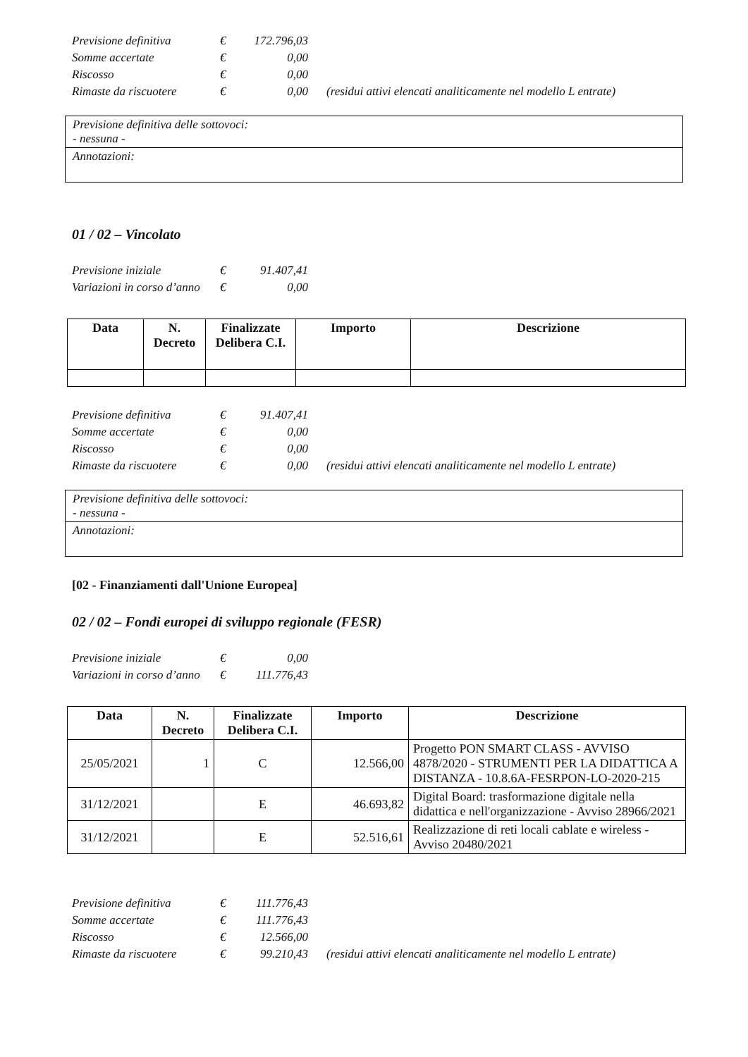| Previsione definitiva | € | 172.796,03 | |
| Somme accertate | € | 0,00 | |
| Riscosso | € | 0,00 | |
| Rimaste da riscuotere | € | 0,00 | (residui attivi elencati analiticamente nel modello L entrate) |
Previsione definitiva delle sottovoci:
- nessuna -
Annotazioni:
01 / 02 – Vincolato
| Previsione iniziale | € | 91.407,41 |
| Variazioni in corso d’anno | € | 0,00 |
| Data | N. Decreto | Finalizzate Delibera C.I. | Importo | Descrizione |
| --- | --- | --- | --- | --- |
| Previsione definitiva | € | 91.407,41 | |
| Somme accertate | € | 0,00 | |
| Riscosso | € | 0,00 | |
| Rimaste da riscuotere | € | 0,00 | (residui attivi elencati analiticamente nel modello L entrate) |
Previsione definitiva delle sottovoci:
- nessuna -
Annotazioni:
[02 - Finanziamenti dall'Unione Europea]
02 / 02 – Fondi europei di sviluppo regionale (FESR)
| Previsione iniziale | € | 0,00 |
| Variazioni in corso d’anno | € | 111.776,43 |
| Data | N. Decreto | Finalizzate Delibera C.I. | Importo | Descrizione |
| --- | --- | --- | --- | --- |
| 25/05/2021 | 1 | C | 12.566,00 | Progetto PON SMART CLASS - AVVISO 4878/2020 - STRUMENTI PER LA DIDATTICA A DISTANZA - 10.8.6A-FESRPON-LO-2020-215 |
| 31/12/2021 | | E | 46.693,82 | Digital Board: trasformazione digitale nella didattica e nell'organizzazione - Avviso 28966/2021 |
| 31/12/2021 | | E | 52.516,61 | Realizzazione di reti locali cablate e wireless - Avviso 20480/2021 |
| Previsione definitiva | € | 111.776,43 | |
| Somme accertate | € | 111.776,43 | |
| Riscosso | € | 12.566,00 | |
| Rimaste da riscuotere | € | 99.210,43 | (residui attivi elencati analiticamente nel modello L entrate) |